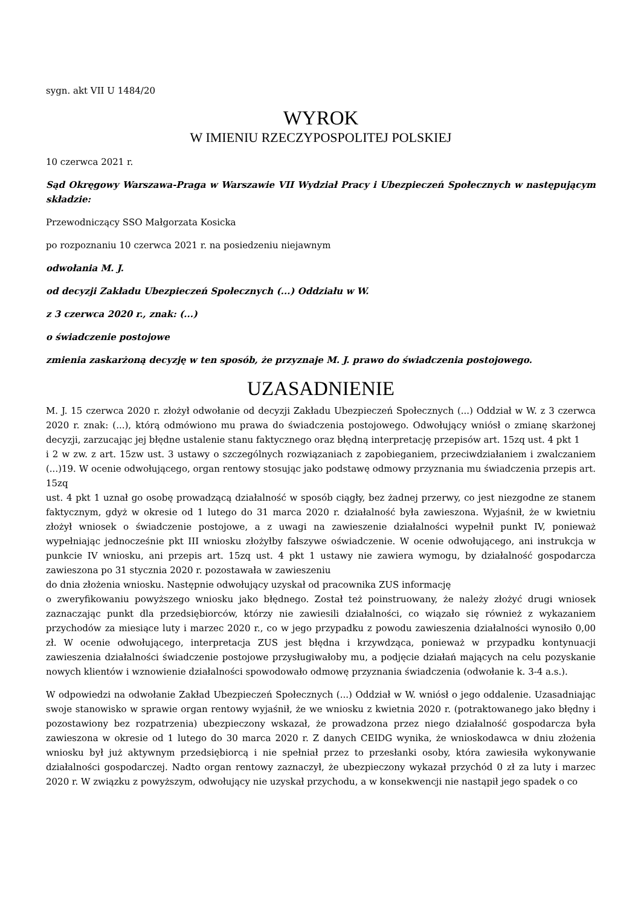sygn. akt VII U 1484/20
WYROK
W IMIENIU RZECZYPOSPOLITEJ POLSKIEJ
10 czerwca 2021 r.
Sąd Okręgowy Warszawa-Praga w Warszawie VII Wydział Pracy i Ubezpieczeń Społecznych w następującym składzie:
Przewodniczący SSO Małgorzata Kosicka
po rozpoznaniu 10 czerwca 2021 r. na posiedzeniu niejawnym
odwołania M. J.
od decyzji Zakładu Ubezpieczeń Społecznych (...) Oddziału w W.
z 3 czerwca 2020 r., znak: (...)
o świadczenie postojowe
zmienia zaskarżoną decyzję w ten sposób, że przyznaje M. J. prawo do świadczenia postojowego.
UZASADNIENIE
M. J. 15 czerwca 2020 r. złożył odwołanie od decyzji Zakładu Ubezpieczeń Społecznych (...) Oddział w W. z 3 czerwca 2020 r. znak: (...), którą odmówiono mu prawa do świadczenia postojowego. Odwołujący wniósł o zmianę skarżonej decyzji, zarzucając jej błędne ustalenie stanu faktycznego oraz błędną interpretację przepisów art. 15zq ust. 4 pkt 1
i 2 w zw. z art. 15zw ust. 3 ustawy o szczególnych rozwiązaniach z zapobieganiem, przeciwdziałaniem i zwalczaniem (...)19. W ocenie odwołującego, organ rentowy stosując jako podstawę odmowy przyznania mu świadczenia przepis art. 15zq
ust. 4 pkt 1 uznał go osobę prowadzącą działalność w sposób ciągły, bez żadnej przerwy, co jest niezgodne ze stanem faktycznym, gdyż w okresie od 1 lutego do 31 marca 2020 r. działalność była zawieszona. Wyjaśnił, że w kwietniu złożył wniosek o świadczenie postojowe, a z uwagi na zawieszenie działalności wypełnił punkt IV, ponieważ wypełniając jednocześnie pkt III wniosku złożyłby fałszywe oświadczenie. W ocenie odwołującego, ani instrukcja w punkcie IV wniosku, ani przepis art. 15zq ust. 4 pkt 1 ustawy nie zawiera wymogu, by działalność gospodarcza zawieszona po 31 stycznia 2020 r. pozostawała w zawieszeniu
do dnia złożenia wniosku. Następnie odwołujący uzyskał od pracownika ZUS informację
o zweryfikowaniu powyższego wniosku jako błędnego. Został też poinstruowany, że należy złożyć drugi wniosek zaznaczając punkt dla przedsiębiorców, którzy nie zawiesili działalności, co wiązało się również z wykazaniem przychodów za miesiące luty i marzec 2020 r., co w jego przypadku z powodu zawieszenia działalności wynosiło 0,00 zł. W ocenie odwołującego, interpretacja ZUS jest błędna i krzywdząca, ponieważ w przypadku kontynuacji zawieszenia działalności świadczenie postojowe przysługiwałoby mu, a podjęcie działań mających na celu pozyskanie nowych klientów i wznowienie działalności spowodowało odmowę przyznania świadczenia (odwołanie k. 3-4 a.s.).
W odpowiedzi na odwołanie Zakład Ubezpieczeń Społecznych (...) Oddział w W. wniósł o jego oddalenie. Uzasadniając swoje stanowisko w sprawie organ rentowy wyjaśnił, że we wniosku z kwietnia 2020 r. (potraktowanego jako błędny i pozostawiony bez rozpatrzenia) ubezpieczony wskazał, że prowadzona przez niego działalność gospodarcza była zawieszona w okresie od 1 lutego do 30 marca 2020 r. Z danych CEIDG wynika, że wnioskodawca w dniu złożenia wniosku był już aktywnym przedsiębiorcą i nie spełniał przez to przesłanki osoby, która zawiesiła wykonywanie działalności gospodarczej. Nadto organ rentowy zaznaczył, że ubezpieczony wykazał przychód 0 zł za luty i marzec 2020 r. W związku z powyższym, odwołujący nie uzyskał przychodu, a w konsekwencji nie nastąpił jego spadek o co